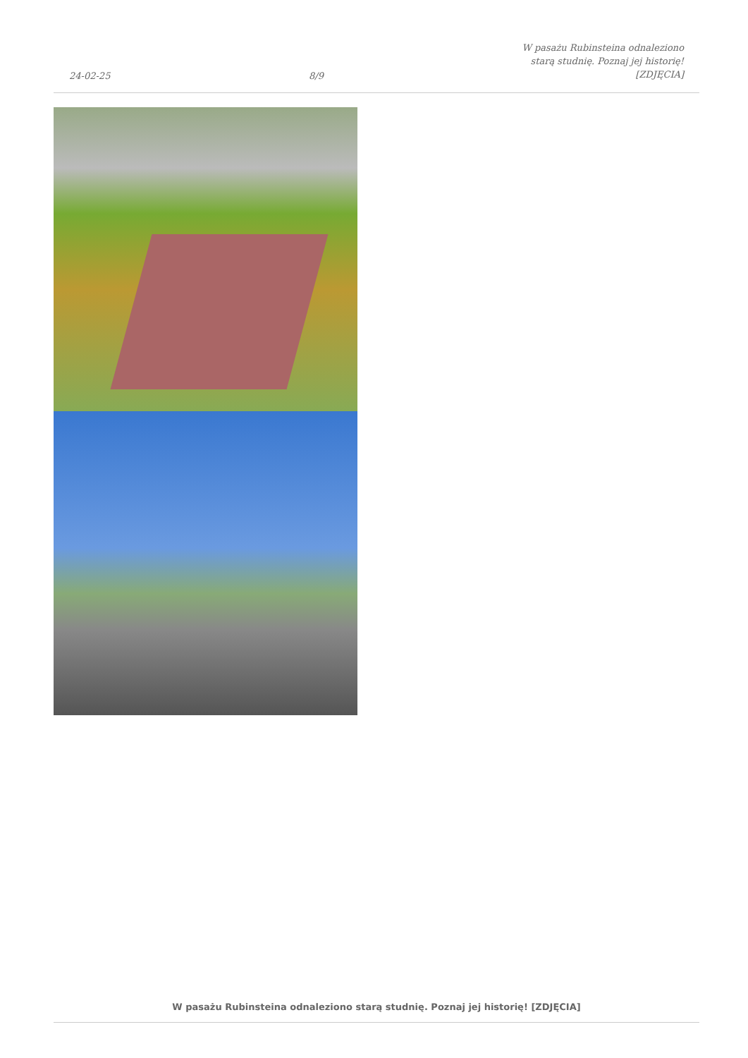24-02-25
8/9
W pasażu Rubinsteina odnaleziono
starą studnię. Poznaj jej historię!
[ZDJĘCIA]
W pasażu Rubinsteina odnaleziono starą studnię. Poznaj jej historię! [ZDJĘCIA]